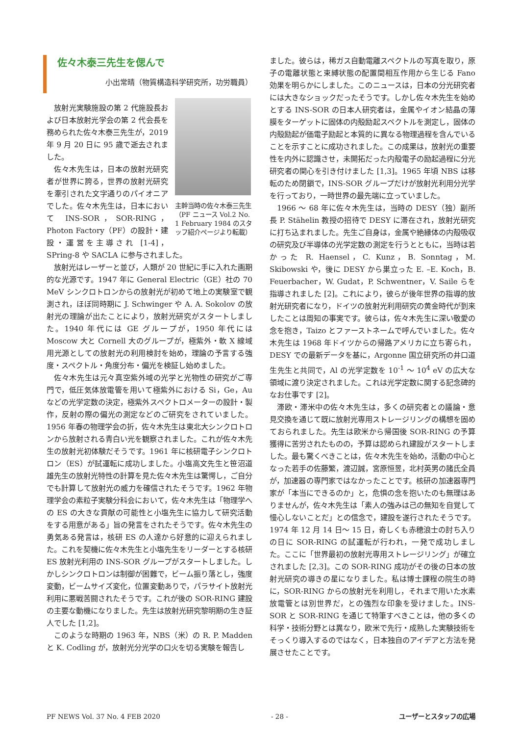佐々木泰三先生を偲んで
小出常晴（物質構造科学研究所，功労職員）
主幹当時の佐々木泰三先生（PF ニュース Vol.2 No. 1 February 1984 のスタッフ紹介ページより転載）
放射光実験施設の第 2 代施設長および日本放射光学会の第 2 代会長を務められた佐々木泰三先生が，2019 年 9 月 20 日に 95 歳で逝去されました。
佐々木先生は，日本の放射光研究者が世界に誇る，世界の放射光研究を牽引された文字通りのパイオニアでした。佐々木先生は，日本において INS-SOR，SOR-RING，Photon Factory（PF）の設計・建設・運営を主導され [1-4]，SPring-8 や SACLA に参与されました。
放射光はレーザーと並び，人類が 20 世紀に手に入れた画期的な光源です。1947 年に General Electric（GE）社の 70 MeV シンクロトロンからの放射光が初めて地上の実験室で観測され，ほぼ同時期に J. Schwinger や A. A. Sokolov の放射光の理論が出たことにより，放射光研究がスタートしました。1940 年代には GE グループが，1950 年代には Moscow 大と Cornell 大のグループが，極紫外・軟 X 線域用光源としての放射光の利用検討を始め，理論の予言する強度・スペクトル・角度分布・偏光を検証し始めました。
佐々木先生は元々真空紫外域の光学と光物性の研究がご専門で，低圧気体放電管を用いて極紫外における Si，Ge，Au などの光学定数の決定，極紫外スペクトロメーターの設計・製作，反射の際の偏光の測定などのご研究をされていました。1956 年春の物理学会の折，佐々木先生は東北大シンクロトロンから放射される青白い光を観察されました。これが佐々木先生の放射光初体験だそうです。1961 年に核研電子シンクロトロン（ES）が試運転に成功しました。小塩高文先生と笹沼道雄先生の放射光特性の計算を見た佐々木先生は驚愕し，ご自分でも計算して放射光の威力を確信されたそうです。1962 年物理学会の素粒子実験分科会において，佐々木先生は「物理学への ES の大きな貢献の可能性と小塩先生に協力して研究活動をする用意がある」旨の発言をされたそうです。佐々木先生の勇気ある発言は，核研 ES の人達から好意的に迎えられました。これを契機に佐々木先生と小塩先生をリーダーとする核研 ES 放射光利用の INS-SOR グループがスタートしました。しかしシンクロトロンは制御が困難で，ビーム振り落とし，強度変動，ビームサイズ変化，位置変動ありで，パラサイト放射光利用に悪戦苦闘されたそうです。これが後の SOR-RING 建設の主要な動機になりました。先生は放射光研究黎明期の生き証人でした [1,2]。
このような時期の 1963 年，NBS（米）の R. P. Madden と K. Codling が，放射光分光学の口火を切る実験を報告し
ました。彼らは，稀ガス自動電離スペクトルの写真を取り，原子の電離状態と束縛状態の配置間相互作用から生じる Fano 効果を明らかにしました。このニュースは，日本の分光研究者には大きなショックだったそうです。しかし佐々木先生を始めとする INS-SOR の日本人研究者は，金属やイオン結晶の薄膜をターゲットに固体の内殻励起スペクトルを測定し，固体の内殻励起が価電子励起と本質的に異なる物理過程を含んでいることを示すことに成功されました。この成果は，放射光の重要性を内外に認識させ，未開拓だった内殻電子の励起過程に分光研究者の関心を引き付けました [1,3]。1965 年頃 NBS は移転のため閉鎖で，INS-SOR グループだけが放射光利用分光学を行っており，一時世界の最先端に立っていました。
1966 ～ 68 年に佐々木先生は，当時の DESY（独）副所長 P. Stähelin 教授の招待で DESY に滞在され，放射光研究に打ち込まれました。先生ご自身は，金属や絶縁体の内殻吸収の研究及び半導体の光学定数の測定を行うとともに，当時は若かった R. Haensel，C. Kunz，B. Sonntag，M. Skibowski や，後に DESY から巣立った E. –E. Koch，B. Feuerbacher，W. Gudat，P. Schwentner，V. Saile らを指導されました [2]。これにより，彼らが後年世界の指導的放射光研究者になり，ドイツの放射光利用研究の黄金時代が到来したことは周知の事実です。彼らは，佐々木先生に深い敬愛の念を抱き，Taizo とファーストネームで呼んでいました。佐々木先生は 1968 年ドイツからの帰路アメリカに立ち寄られ，DESY での最新データを基に，Argonne 国立研究所の井口道生先生と共同で，Al の光学定数を 10<sup>-1</sup> ～ 10<sup>4</sup> eV の広大な領域に渡り決定されました。これは光学定数に関する記念碑的なお仕事です [2]。
滞欧・滞米中の佐々木先生は，多くの研究者との議論・意見交換を通じて既に放射光専用ストレージリングの構想を固めておられました。先生は欧米から帰国後 SOR-RING の予算獲得に苦労されたものの，予算は認められ建設がスタートしました。最も驚くべきことは，佐々木先生を始め，活動の中心となった若手の佐藤繁，渡辺誠，宮原恒昱，北村英男の諸氏全員が，加速器の専門家ではなかったことです。核研の加速器専門家が「本当にできるのか」と，危惧の念を抱いたのも無理はありませんが，佐々木先生は「素人の強みは己の無知を自覚して慢心しないことだ」との信念で，建設を遂行されたそうです。1974 年 12 月 14 日～ 15 日，奇しくも赤穂浪士の討ち入りの日に SOR-RING の試運転が行われ，一発で成功しました。ここに「世界最初の放射光専用ストレージリング」が確立されました [2,3]。この SOR-RING 成功がその後の日本の放射光研究の導きの星になりました。私は博士課程の院生の時に，SOR-RING からの放射光を利用し，それまで用いた水素放電管とは別世界だ，との強烈な印象を受けました。INS-SOR と SOR-RING を通じて特筆すべきことは，他の多くの科学・技術分野とは異なり，欧米で先行・成熟した実験技術をそっくり導入するのではなく，日本独自のアイデアと方法を発展させたことです。
PF NEWS Vol. 37 No. 4 FEB 2020 - 28 - ユーザーとスタッフの広場